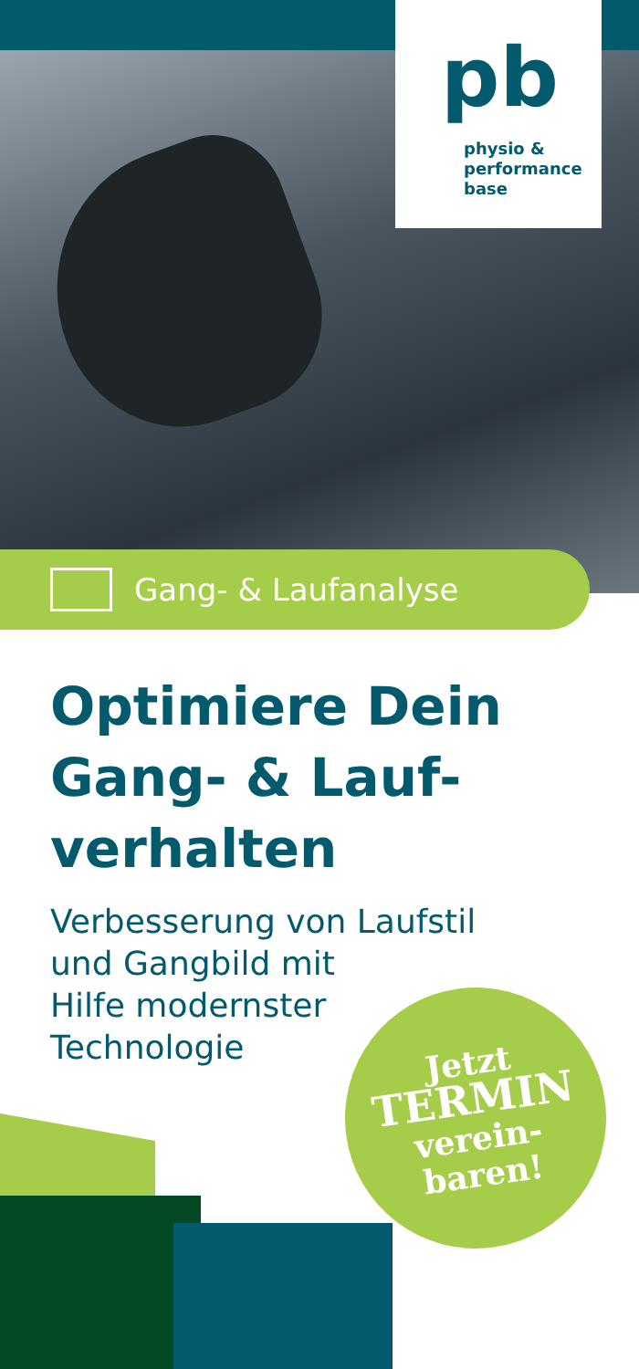pb
physio &
performance
base
Gang- & Laufanalyse
Optimiere Dein Gang- & Lauf-verhalten
Verbesserung von Laufstil
und Gangbild mit
Hilfe modernster
Technologie
Jetzt
TERMIN
verein-
baren!